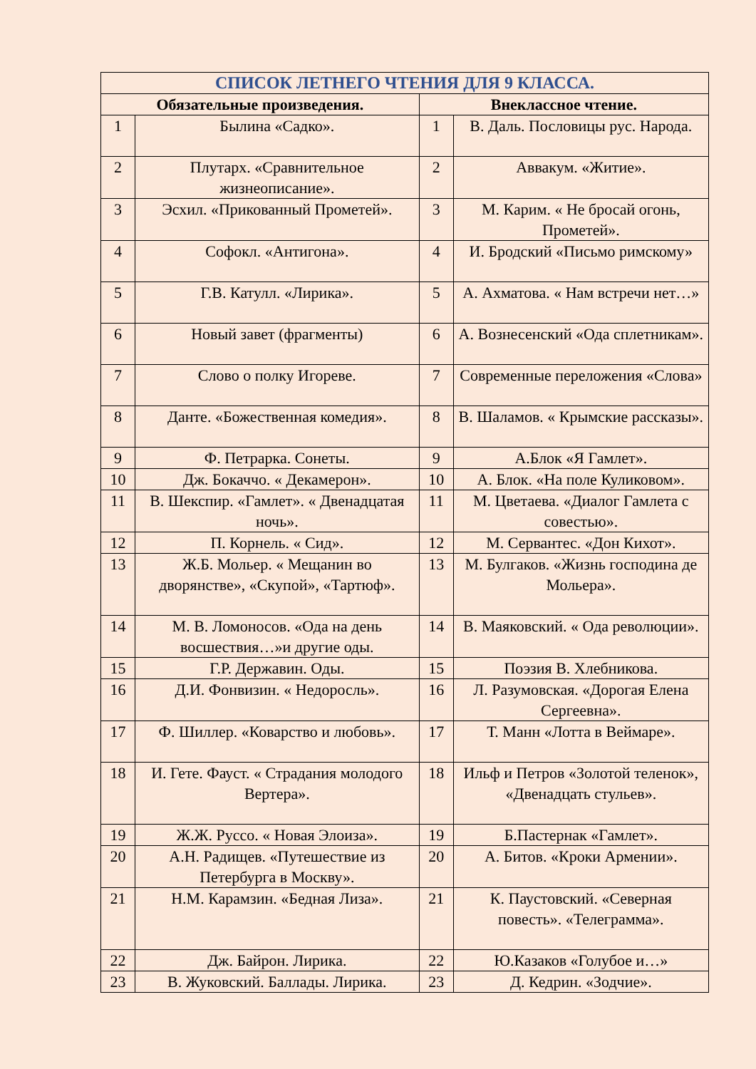| СПИСОК ЛЕТНЕГО ЧТЕНИЯ ДЛЯ 9 КЛАССА. | | | |
| --- | --- | --- | --- |
| Обязательные произведения. | | Внеклассное чтение. | |
| 1 | Былина «Садко». | 1 | В. Даль. Пословицы рус. Народа. |
| 2 | Плутарх. «Сравнительное жизнеописание». | 2 | Аввакум. «Житие». |
| 3 | Эсхил. «Прикованный Прометей». | 3 | М. Карим. « Не бросай огонь, Прометей». |
| 4 | Софокл. «Антигона». | 4 | И. Бродский «Письмо римскому» |
| 5 | Г.В. Катулл. «Лирика». | 5 | А. Ахматова. « Нам встречи нет…» |
| 6 | Новый завет (фрагменты) | 6 | А. Вознесенский «Ода сплетникам». |
| 7 | Слово о полку Игореве. | 7 | Современные переложения «Слова» |
| 8 | Данте. «Божественная комедия». | 8 | В. Шаламов. « Крымские рассказы». |
| 9 | Ф. Петрарка. Сонеты. | 9 | А.Блок «Я Гамлет». |
| 10 | Дж. Бокаччо. « Декамерон». | 10 | А. Блок. «На поле Куликовом». |
| 11 | В. Шекспир. «Гамлет». « Двенадцатая ночь». | 11 | М. Цветаева. «Диалог Гамлета с совестью». |
| 12 | П. Корнель. « Сид». | 12 | М. Сервантес. «Дон Кихот». |
| 13 | Ж.Б. Мольер. « Мещанин во дворянстве», «Скупой», «Тартюф». | 13 | М. Булгаков. «Жизнь господина де Мольера». |
| 14 | М. В. Ломоносов. «Ода на день восшествия…»и другие оды. | 14 | В. Маяковский. « Ода революции». |
| 15 | Г.Р. Державин. Оды. | 15 | Поэзия В. Хлебникова. |
| 16 | Д.И. Фонвизин. « Недоросль». | 16 | Л. Разумовская. «Дорогая Елена Сергеевна». |
| 17 | Ф. Шиллер. «Коварство и любовь». | 17 | Т. Манн «Лотта в Веймаре». |
| 18 | И. Гете. Фауст. « Страдания молодого Вертера». | 18 | Ильф и Петров «Золотой теленок», «Двенадцать стульев». |
| 19 | Ж.Ж. Руссо. « Новая Элоиза». | 19 | Б.Пастернак «Гамлет». |
| 20 | А.Н. Радищев. «Путешествие из Петербурга в Москву». | 20 | А. Битов. «Кроки Армении». |
| 21 | Н.М. Карамзин. «Бедная Лиза». | 21 | К. Паустовский. «Северная повесть». «Телеграмма». |
| 22 | Дж. Байрон. Лирика. | 22 | Ю.Казаков «Голубое и…» |
| 23 | В. Жуковский. Баллады. Лирика. | 23 | Д. Кедрин. «Зодчие». |